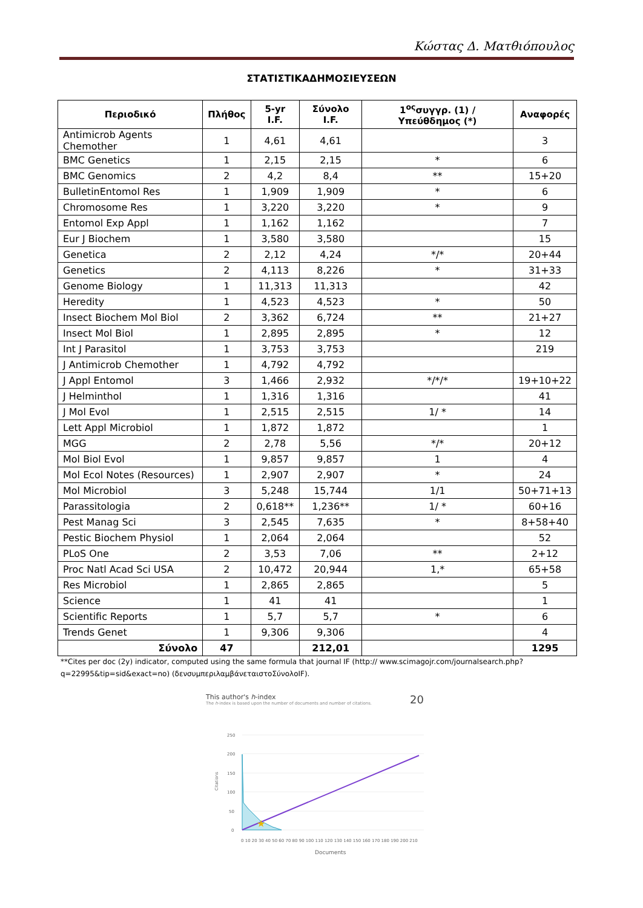Κώστας Δ. Ματθιόπουλος
ΣΤΑΤΙΣΤΙΚΑΔΗΜΟΣΙΕΥΣΕΩΝ
| Περιοδικό | Πλήθος | 5-yr I.F. | Σύνολο I.F. | 1<sup>ος</sup>συγγρ. (1) / Υπεύθδημος (*) | Αναφορές |
| --- | --- | --- | --- | --- | --- |
| Antimicrob Agents Chemother | 1 | 4,61 | 4,61 | | 3 |
| BMC Genetics | 1 | 2,15 | 2,15 | * | 6 |
| BMC Genomics | 2 | 4,2 | 8,4 | ** | 15+20 |
| BulletinEntomol Res | 1 | 1,909 | 1,909 | * | 6 |
| Chromosome Res | 1 | 3,220 | 3,220 | * | 9 |
| Entomol Exp Appl | 1 | 1,162 | 1,162 | | 7 |
| Eur J Biochem | 1 | 3,580 | 3,580 | | 15 |
| Genetica | 2 | 2,12 | 4,24 | */* | 20+44 |
| Genetics | 2 | 4,113 | 8,226 | * | 31+33 |
| Genome Biology | 1 | 11,313 | 11,313 | | 42 |
| Heredity | 1 | 4,523 | 4,523 | * | 50 |
| Insect Biochem Mol Biol | 2 | 3,362 | 6,724 | ** | 21+27 |
| Insect Mol Biol | 1 | 2,895 | 2,895 | * | 12 |
| Int J Parasitol | 1 | 3,753 | 3,753 | | 219 |
| J Antimicrob Chemother | 1 | 4,792 | 4,792 | | |
| J Appl Entomol | 3 | 1,466 | 2,932 | */*/* | 19+10+22 |
| J Helminthol | 1 | 1,316 | 1,316 | | 41 |
| J Mol Evol | 1 | 2,515 | 2,515 | 1/ * | 14 |
| Lett Appl Microbiol | 1 | 1,872 | 1,872 | | 1 |
| MGG | 2 | 2,78 | 5,56 | */* | 20+12 |
| Mol Biol Evol | 1 | 9,857 | 9,857 | 1 | 4 |
| Mol Ecol Notes (Resources) | 1 | 2,907 | 2,907 | * | 24 |
| Mol Microbiol | 3 | 5,248 | 15,744 | 1/1 | 50+71+13 |
| Parassitologia | 2 | 0,618** | 1,236** | 1/ * | 60+16 |
| Pest Manag Sci | 3 | 2,545 | 7,635 | * | 8+58+40 |
| Pestic Biochem Physiol | 1 | 2,064 | 2,064 | | 52 |
| PLoS One | 2 | 3,53 | 7,06 | ** | 2+12 |
| Proc Natl Acad Sci USA | 2 | 10,472 | 20,944 | 1,* | 65+58 |
| Res Microbiol | 1 | 2,865 | 2,865 | | 5 |
| Science | 1 | 41 | 41 | | 1 |
| Scientific Reports | 1 | 5,7 | 5,7 | * | 6 |
| Trends Genet | 1 | 9,306 | 9,306 | | 4 |
| Σύνολο | 47 | | 212,01 | | 1295 |
**Cites per doc (2y) indicator, computed using the same formula that journal IF (http:// www.scimagojr.com/journalsearch.php?q=22995&tip=sid&exact=no) (δενσυμπεριλαμβάνεταιστοΣύνολοIF).
This author's h-index
The h-index is based upon the number of documents and number of citations.
20
250
200
150
100
50
0
Citations
★
0 10 20 30 40 50 60 70 80 90 100 110 120 130 140 150 160 170 180 190 200 210
Documents